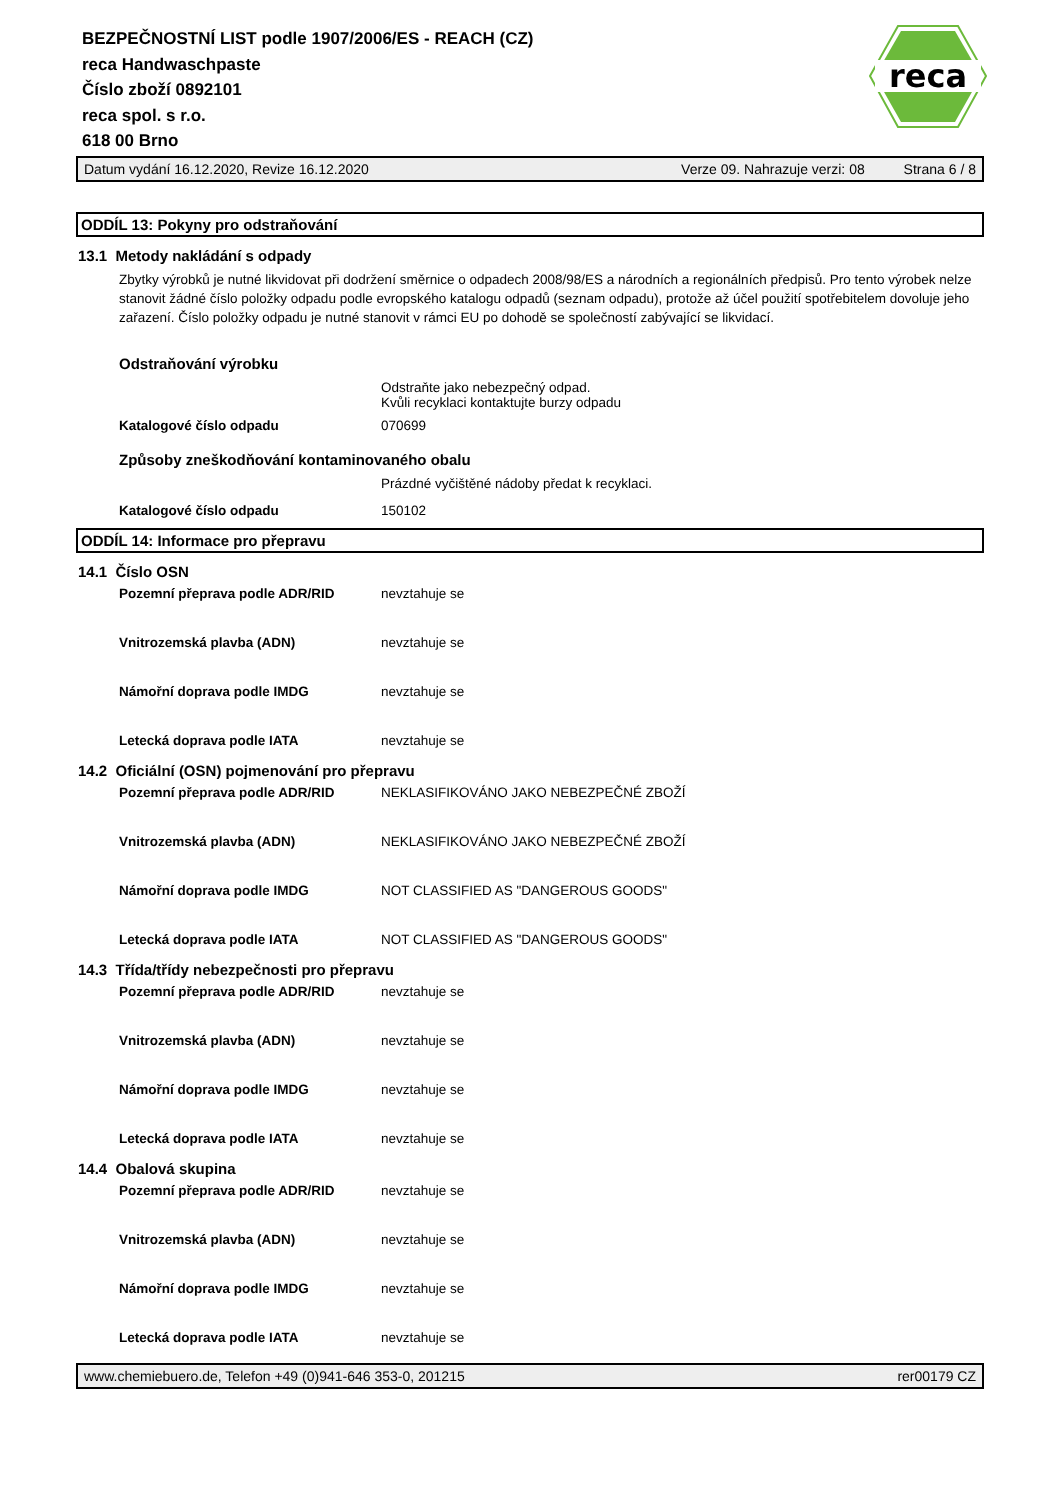reca
BEZPEČNOSTNÍ LIST podle 1907/2006/ES - REACH (CZ)
reca Handwaschpaste
Číslo zboží 0892101
reca spol. s r.o.
618 00 Brno
Datum vydání 16.12.2020, Revize 16.12.2020 Verze 09. Nahrazuje verzi: 08 Strana 6 / 8
ODDÍL 13: Pokyny pro odstraňování
13.1 Metody nakládání s odpady
Zbytky výrobků je nutné likvidovat při dodržení směrnice o odpadech 2008/98/ES a národních a regionálních předpisů. Pro tento výrobek nelze stanovit žádné číslo položky odpadu podle evropského katalogu odpadů (seznam odpadu), protože až účel použití spotřebitelem dovoluje jeho zařazení. Číslo položky odpadu je nutné stanovit v rámci EU po dohodě se společností zabývající se likvidací.
Odstraňování výrobku
Odstraňte jako nebezpečný odpad.
Kvůli recyklaci kontaktujte burzy odpadu
Katalogové číslo odpadu 070699
Způsoby zneškodňování kontaminovaného obalu
Prázdné vyčištěné nádoby předat k recyklaci.
Katalogové číslo odpadu 150102
ODDÍL 14: Informace pro přepravu
14.1 Číslo OSN
Pozemní přeprava podle ADR/RID nevztahuje se
Vnitrozemská plavba (ADN) nevztahuje se
Námořní doprava podle IMDG nevztahuje se
Letecká doprava podle IATA nevztahuje se
14.2 Oficiální (OSN) pojmenování pro přepravu
Pozemní přeprava podle ADR/RID NEKLASIFIKOVÁNO JAKO NEBEZPEČNÉ ZBOŽÍ
Vnitrozemská plavba (ADN) NEKLASIFIKOVÁNO JAKO NEBEZPEČNÉ ZBOŽÍ
Námořní doprava podle IMDG NOT CLASSIFIED AS "DANGEROUS GOODS"
Letecká doprava podle IATA NOT CLASSIFIED AS "DANGEROUS GOODS"
14.3 Třída/třídy nebezpečnosti pro přepravu
Pozemní přeprava podle ADR/RID nevztahuje se
Vnitrozemská plavba (ADN) nevztahuje se
Námořní doprava podle IMDG nevztahuje se
Letecká doprava podle IATA nevztahuje se
14.4 Obalová skupina
Pozemní přeprava podle ADR/RID nevztahuje se
Vnitrozemská plavba (ADN) nevztahuje se
Námořní doprava podle IMDG nevztahuje se
Letecká doprava podle IATA nevztahuje se
www.chemiebuero.de, Telefon +49 (0)941-646 353-0, 201215 rer00179 CZ